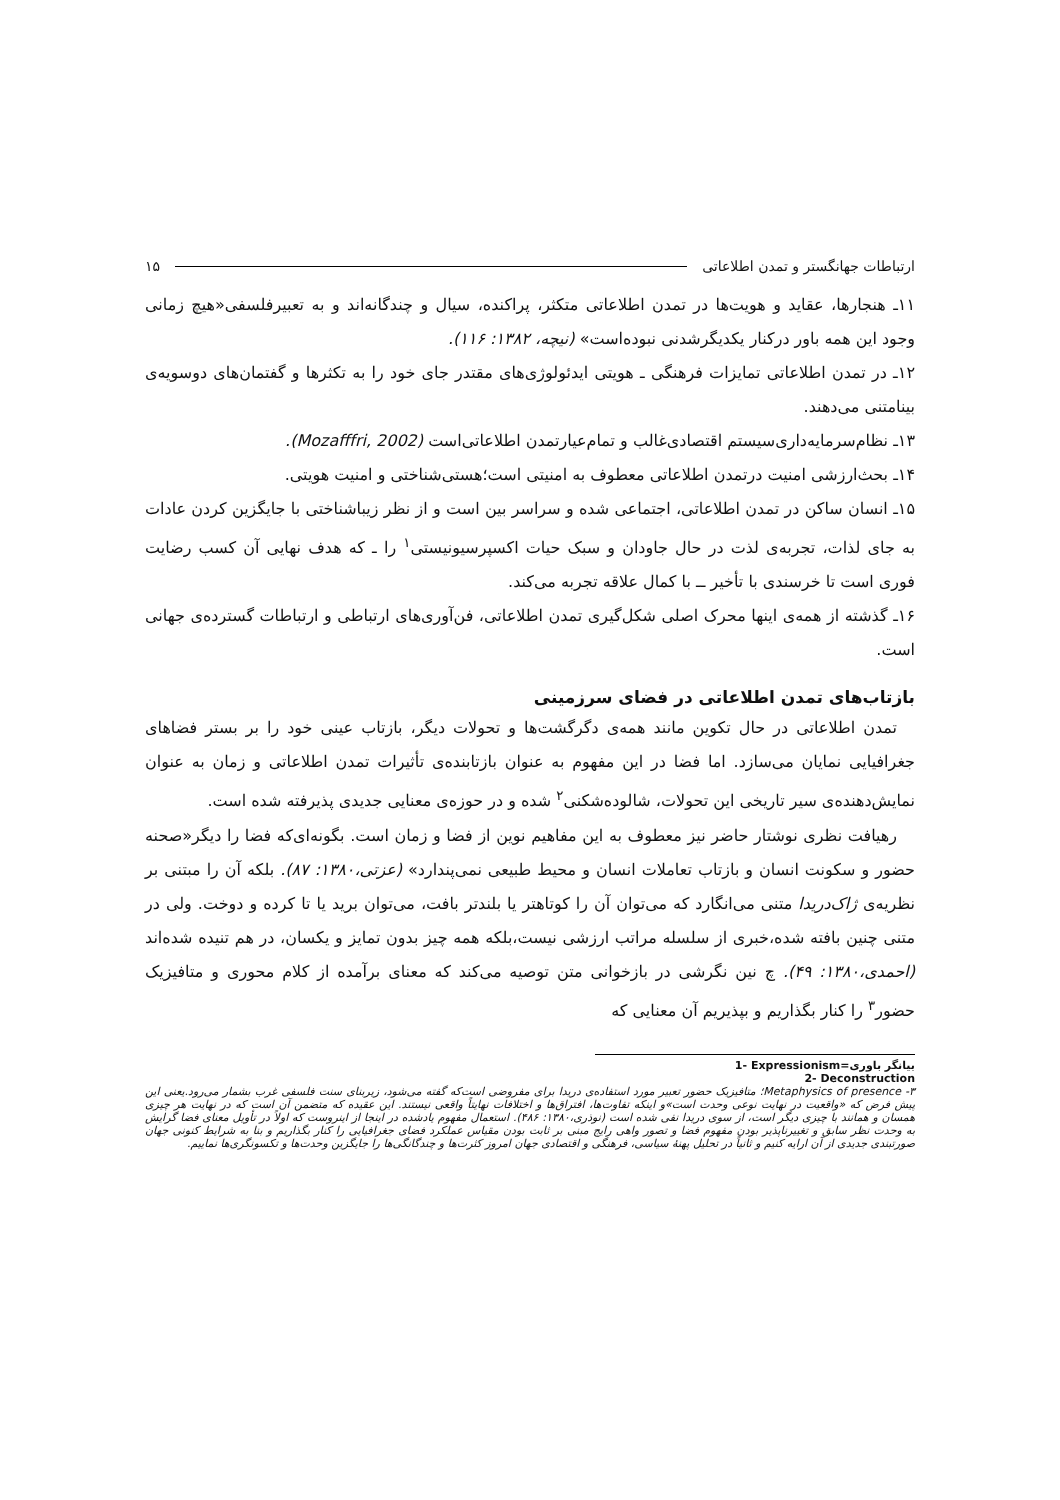ارتباطات جهانگستر و تمدن اطلاعاتی ۱۵
۱۱ـ هنجارها، عقاید و هویت‌ها در تمدن اطلاعاتی متکثر، پراکنده، سیال و چندگانه‌اند و به تعبیرفلسفی«هیچ زمانی وجود این همه باور درکنار یکدیگرشدنی نبوده‌است» (نیچه، ۱۳۸۲: ۱۱۶).
۱۲ـ در تمدن اطلاعاتی تمایزات فرهنگی ـ هویتی ایدئولوژی‌های مقتدر جای خود را به تکثرها و گفتمان‌های دوسویه‌ی بینامتنی می‌دهند.
۱۳ـ نظام‌سرمایه‌داری‌سیستم اقتصادی‌غالب و تمام‌عیارتمدن اطلاعاتی‌است (Mozafffri, 2002).
۱۴ـ بحث‌ارزشی امنیت درتمدن اطلاعاتی معطوف به امنیتی است؛هستی‌شناختی و امنیت هویتی.
۱۵ـ انسان ساکن در تمدن اطلاعاتی، اجتماعی شده و سراسر بین است و از نظر زیباشناختی با جایگزین کردن عادات به جای لذات، تجربه‌ی لذت در حال جاودان و سبک حیات اکسپرسیونیستی<sup>۱</sup> را ـ که هدف نهایی آن کسب رضایت فوری است تا خرسندی با تأخیر ــ با کمال علاقه تجربه می‌کند.
۱۶ـ گذشته از همه‌ی اینها محرک اصلی شکل‌گیری تمدن اطلاعاتی، فن‌آوری‌های ارتباطی و ارتباطات گسترده‌ی جهانی است.
بازتاب‌های تمدن اطلاعاتی در فضای سرزمینی
تمدن اطلاعاتی در حال تکوین مانند همه‌ی دگرگشت‌ها و تحولات دیگر، بازتاب عینی خود را بر بستر فضاهای جغرافیایی نمایان می‌سازد. اما فضا در این مفهوم به عنوان بازتابنده‌ی تأثیرات تمدن اطلاعاتی و زمان به عنوان نمایش‌دهنده‌ی سیر تاریخی این تحولات، شالوده‌شکنی<sup>۲</sup> شده و در حوزه‌ی معنایی جدیدی پذیرفته شده است.
رهیافت نظری نوشتار حاضر نیز معطوف به این مفاهیم نوین از فضا و زمان است. بگونه‌ای‌که فضا را دیگر«صحنه حضور و سکونت انسان و بازتاب تعاملات انسان و محیط طبیعی نمی‌پندارد» (عزتی،۱۳۸۰: ۸۷). بلکه آن را مبتنی بر نظریه‌ی ژاک‌دریدا متنی می‌انگارد که می‌توان آن را کوتاهتر یا بلندتر بافت، می‌توان برید یا تا کرده و دوخت. ولی در متنی چنین بافته شده،خبری از سلسله مراتب ارزشی نیست،بلکه همه چیز بدون تمایز و یکسان، در هم تنیده شده‌اند (احمدی،۱۳۸۰: ۴۹). چ نین نگرشی در بازخوانی متن توصیه می‌کند که معنای برآمده از کلام محوری و متافیزیک حضور<sup>۳</sup> را کنار بگذاریم و بپذیریم آن معنایی که
1- Expressionism=بیانگر باوری
2- Deconstruction
۳- Metaphysics of presence؛ متافیزیک حضور تعبیر مورد استفاده‌ی دریدا برای مفروضی است‌که گفته می‌شود، زیربنای سنت فلسفی غرب بشمار می‌رود.یعنی این پیش فرض که «واقعیت در نهایت نوعی وحدت است»و اینکه تفاوت‌ها، افتراق‌ها و اختلافات نهایتاً واقعی نیستند. این عقیده که متضمن آن است که در نهایت هر چیزی همسان و همانند با چیزی دیگر است، از سوی دریدا نفی شده است (نوذری،۱۳۸۰: ۴۸۶). استعمال مفهوم یادشده در اینجا از اینروست که اولاً در تأویل معنای فضا گرایش به وحدت نظر سابق و تغییرناپذیر بودن مفهوم فضا و تصور واهی رایج مبنی بر ثابت بودن مقیاس عملکرد فضای جغرافیایی را کنار بگذاریم و بنا به شرایط کنونی جهان صورتبندی جدیدی از آن ارایه کنیم و ثانیاً در تحلیل پهنهٔ سیاسی، فرهنگی و اقتصادی جهان امروز کثرت‌ها و چندگانگی‌ها را جایگزین وحدت‌ها و تکسونگری‌ها نماییم.